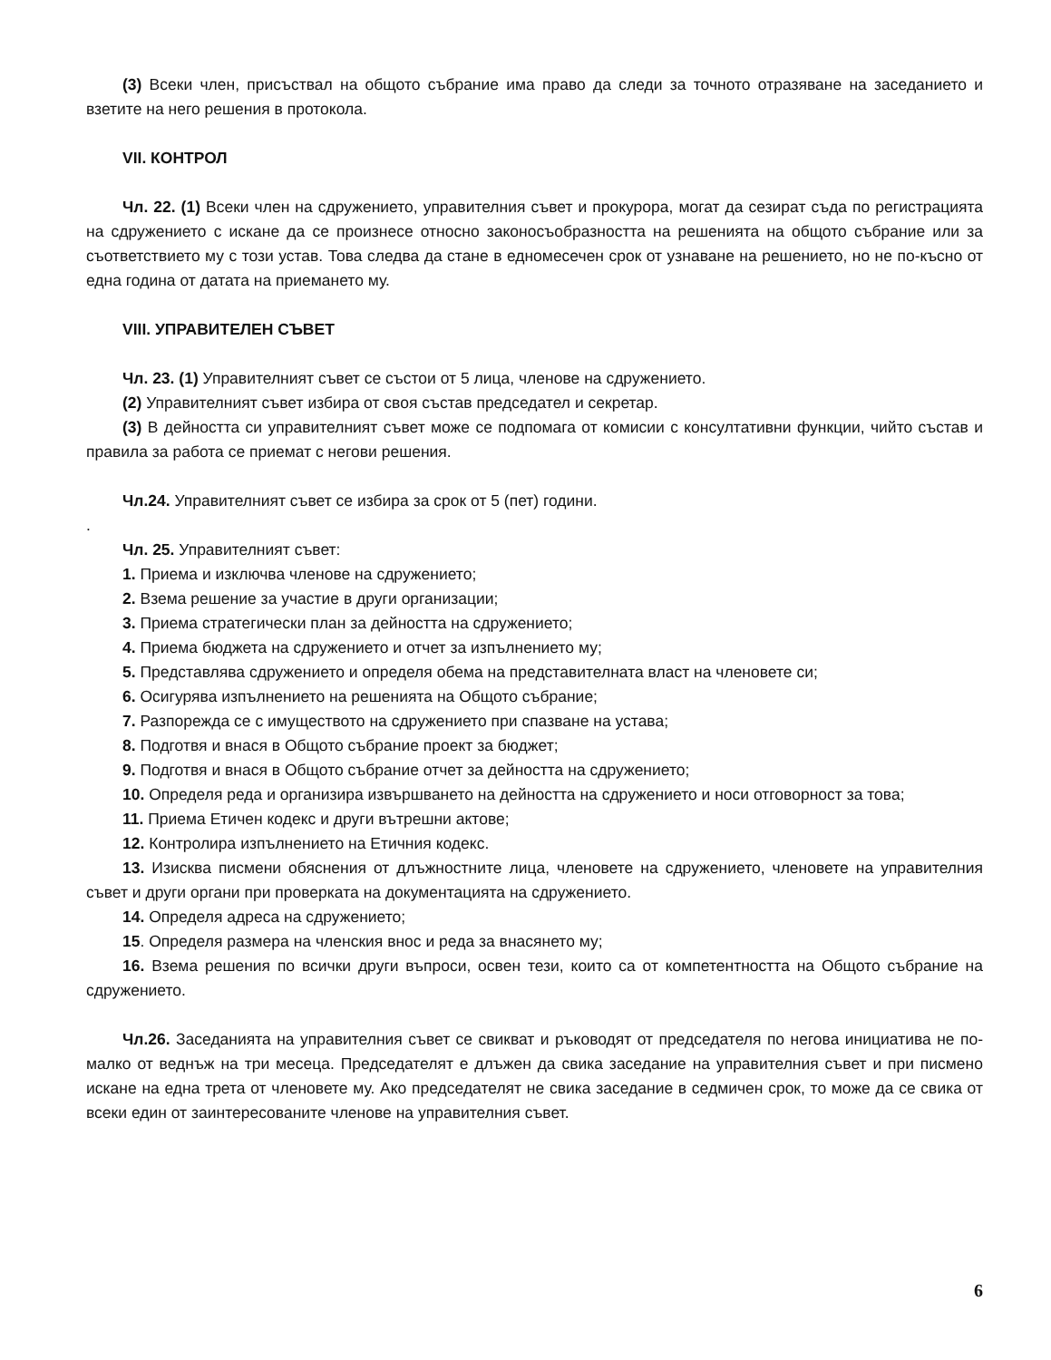(3) Всеки член, присъствал на общото събрание има право да следи за точното отразяване на заседанието и взетите на него решения в протокола.
VII. КОНТРОЛ
Чл. 22. (1) Всеки член на сдружението, управителния съвет и прокурора, могат да сезират съда по регистрацията на сдружението с искане да се произнесе относно законосъобразността на решенията на общото събрание или за съответствието му с този устав. Това следва да стане в едномесечен срок от узнаване на решението, но не по-късно от една година от датата на приемането му.
VIII. УПРАВИТЕЛЕН СЪВЕТ
Чл. 23. (1) Управителният съвет се състои от 5 лица, членове на сдружението.
(2) Управителният съвет избира от своя състав председател и секретар.
(3) В дейността си управителният съвет може се подпомага от комисии с консултативни функции, чийто състав и правила за работа се приемат с негови решения.
Чл.24. Управителният съвет се избира за срок от 5 (пет) години.
.
Чл. 25. Управителният съвет:
1. Приема и изключва членове на сдружението;
2. Взема решение за участие в други организации;
3. Приема стратегически план за дейността на сдружението;
4. Приема бюджета на сдружението и отчет за изпълнението му;
5. Представлява сдружението и определя обема на представителната власт на членовете си;
6. Осигурява изпълнението на решенията на Общото събрание;
7. Разпорежда се с имуществото на сдружението при спазване на устава;
8. Подготвя и внася в Общото събрание проект за бюджет;
9. Подготвя и внася в Общото събрание отчет за дейността на сдружението;
10. Определя реда и организира извършването на дейността на сдружението и носи отговорност за това;
11. Приема Етичен кодекс и други вътрешни актове;
12. Контролира изпълнението на Етичния кодекс.
13. Изисква писмени обяснения от длъжностните лица, членовете на сдружението, членовете на управителния съвет и други органи при проверката на документацията на сдружението.
14. Определя адреса на сдружението;
15. Определя размера на членския внос и реда за внасянето му;
16. Взема решения по всички други въпроси, освен тези, които са от компетентността на Общото събрание на сдружението.
Чл.26. Заседанията на управителния съвет се свикват и ръководят от председателя по негова инициатива не по-малко от веднъж на три месеца. Председателят е длъжен да свика заседание на управителния съвет и при писмено искане на една трета от членовете му. Ако председателят не свика заседание в седмичен срок, то може да се свика от всеки един от заинтересованите членове на управителния съвет.
6